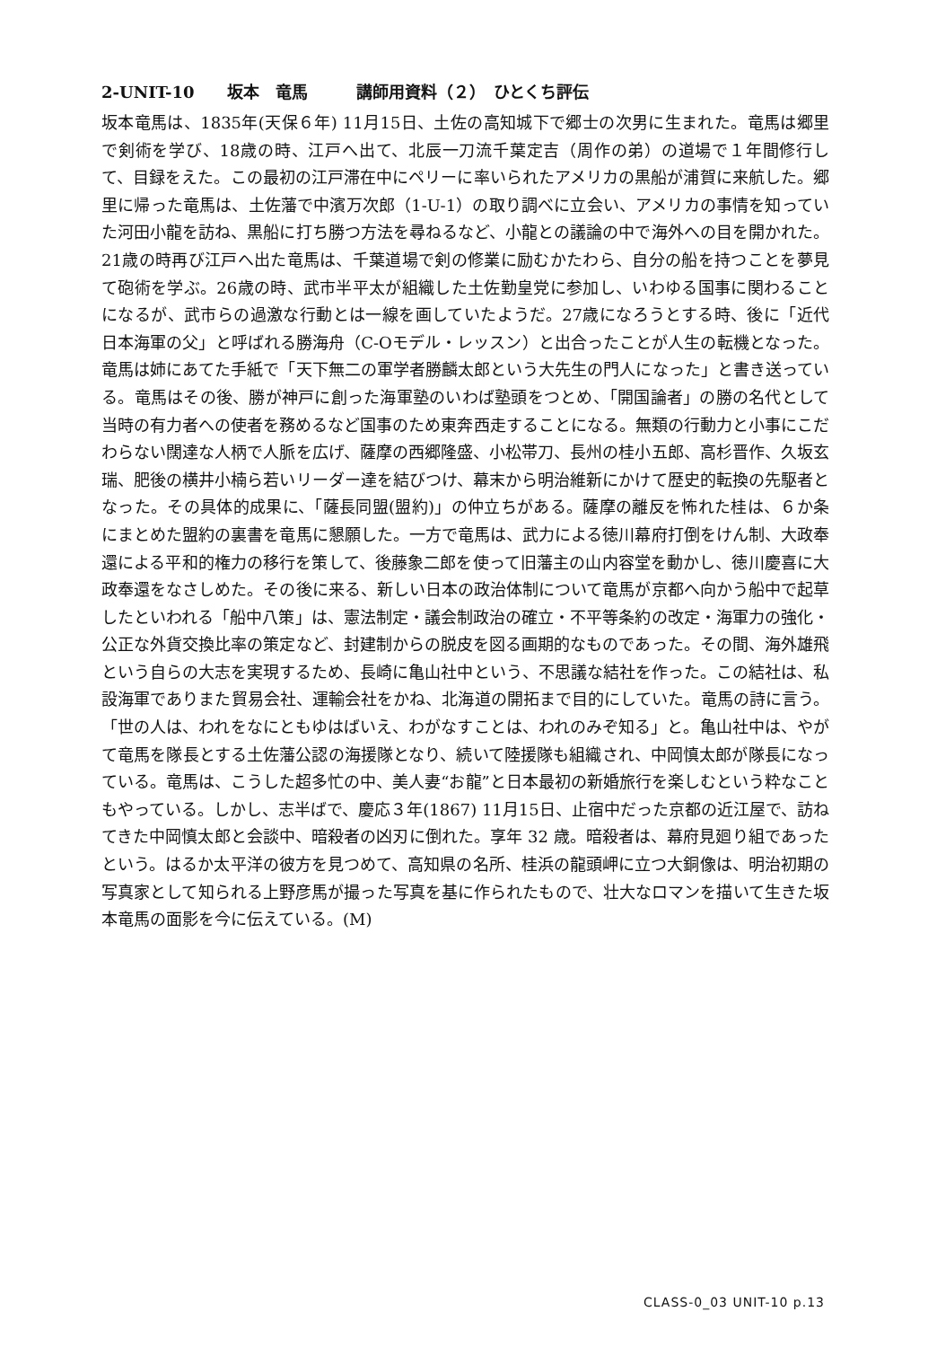2-UNIT-10　　坂本　竜馬　　　講師用資料（２）　ひとくち評伝
坂本竜馬は、1835年(天保６年) 11月15日、土佐の高知城下で郷士の次男に生まれた。竜馬は郷里で剣術を学び、18歳の時、江戸へ出て、北辰一刀流千葉定吉（周作の弟）の道場で１年間修行して、目録をえた。この最初の江戸滞在中にペリーに率いられたアメリカの黒船が浦賀に来航した。郷里に帰った竜馬は、土佐藩で中濱万次郎（1-U-1）の取り調べに立会い、アメリカの事情を知っていた河田小龍を訪ね、黒船に打ち勝つ方法を尋ねるなど、小龍との議論の中で海外への目を開かれた。21歳の時再び江戸へ出た竜馬は、千葉道場で剣の修業に励むかたわら、自分の船を持つことを夢見て砲術を学ぶ。26歳の時、武市半平太が組織した土佐勤皇党に参加し、いわゆる国事に関わることになるが、武市らの過激な行動とは一線を画していたようだ。27歳になろうとする時、後に「近代日本海軍の父」と呼ばれる勝海舟（C-Oモデル・レッスン）と出合ったことが人生の転機となった。竜馬は姉にあてた手紙で「天下無二の軍学者勝麟太郎という大先生の門人になった」と書き送っている。竜馬はその後、勝が神戸に創った海軍塾のいわば塾頭をつとめ、「開国論者」の勝の名代として当時の有力者への使者を務めるなど国事のため東奔西走することになる。無類の行動力と小事にこだわらない闊達な人柄で人脈を広げ、薩摩の西郷隆盛、小松帯刀、長州の桂小五郎、高杉晋作、久坂玄瑞、肥後の横井小楠ら若いリーダー達を結びつけ、幕末から明治維新にかけて歴史的転換の先駆者となった。その具体的成果に、「薩長同盟(盟約)」の仲立ちがある。薩摩の離反を怖れた桂は、６か条にまとめた盟約の裏書を竜馬に懇願した。一方で竜馬は、武力による徳川幕府打倒をけん制、大政奉還による平和的権力の移行を策して、後藤象二郎を使って旧藩主の山内容堂を動かし、徳川慶喜に大政奉還をなさしめた。その後に来る、新しい日本の政治体制について竜馬が京都へ向かう船中で起草したといわれる「船中八策」は、憲法制定・議会制政治の確立・不平等条約の改定・海軍力の強化・公正な外貨交換比率の策定など、封建制からの脱皮を図る画期的なものであった。その間、海外雄飛という自らの大志を実現するため、長崎に亀山社中という、不思議な結社を作った。この結社は、私設海軍でありまた貿易会社、運輸会社をかね、北海道の開拓まで目的にしていた。竜馬の詩に言う。「世の人は、われをなにともゆはばいえ、わがなすことは、われのみぞ知る」と。亀山社中は、やがて竜馬を隊長とする土佐藩公認の海援隊となり、続いて陸援隊も組織され、中岡慎太郎が隊長になっている。竜馬は、こうした超多忙の中、美人妻“お龍”と日本最初の新婚旅行を楽しむという粋なこともやっている。しかし、志半ばで、慶応３年(1867) 11月15日、止宿中だった京都の近江屋で、訪ねてきた中岡慎太郎と会談中、暗殺者の凶刃に倒れた。享年 32 歳。暗殺者は、幕府見廻り組であったという。はるか太平洋の彼方を見つめて、高知県の名所、桂浜の龍頭岬に立つ大銅像は、明治初期の写真家として知られる上野彦馬が撮った写真を基に作られたもので、壮大なロマンを描いて生きた坂本竜馬の面影を今に伝えている。(M)
CLASS-0_03 UNIT-10 p.13